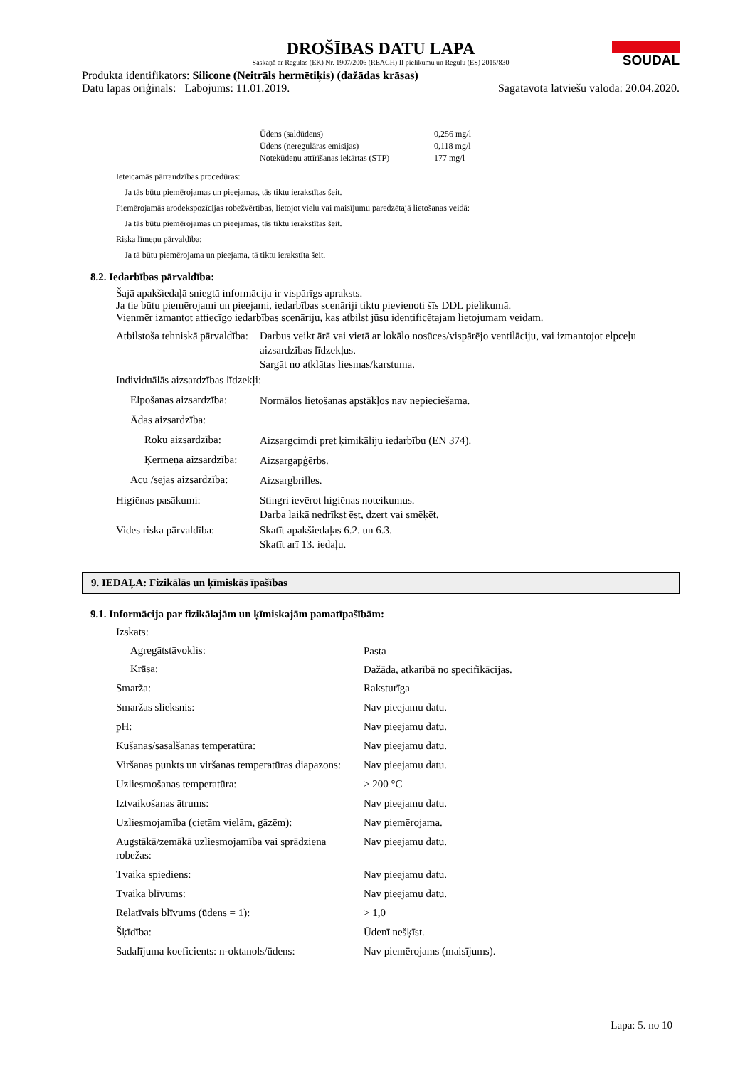SOUDAL
DROŠĪBAS DATU LAPA
Saskaņā ar Regulas (EK) Nr. 1907/2006 (REACH) II pielikumu un Regulu (ES) 2015/830
Produkta identifikators: Silicone (Neitrāls hermētiķis) (dažādas krāsas)
Datu lapas oriģināls: Labojums: 11.01.2019. Sagatavota latviešu valodā: 20.04.2020.
| Ūdens (saldūdens) | 0,256 mg/l |
| Ūdens (neregulāras emisijas) | 0,118 mg/l |
| Notekūdeņu attīrīšanas iekārtas (STP) | 177 mg/l |
Ieteicamās pārraudzības procedūras:
Ja tās būtu piemērojamas un pieejamas, tās tiktu ierakstītas šeit.
Piemērojamās arodekspozīcijas robežvērtības, lietojot vielu vai maisījumu paredzētajā lietošanas veidā:
Ja tās būtu piemērojamas un pieejamas, tās tiktu ierakstītas šeit.
Riska līmeņu pārvaldība:
Ja tā būtu piemērojama un pieejama, tā tiktu ierakstīta šeit.
8.2. Iedarbības pārvaldība:
Šajā apakšiedaļā sniegtā informācija ir vispārīgs apraksts.
Ja tie būtu piemērojami un pieejami, iedarbības scenāriji tiktu pievienoti šīs DDL pielikumā.
Vienmēr izmantot attiecīgo iedarbības scenāriju, kas atbilst jūsu identificētajam lietojumam veidam.
| Atbilstoša tehniskā pārvaldība: | Darbus veikt ārā vai vietā ar lokālo nosūces/vispārējo ventilāciju, vai izmantojot elpceļu aizsardzības līdzekļus. Sargāt no atklātas liesmas/karstuma. |
| Individuālās aizsardzības līdzekļi: | |
| Elpošanas aizsardzība: | Normālos lietošanas apstākļos nav nepieciešama. |
| Ādas aizsardzība: | |
| Roku aizsardzība: | Aizsargcimdi pret ķimikāliju iedarbību (EN 374). |
| Ķermeņa aizsardzība: | Aizsargapģērbs. |
| Acu /sejas aizsardzība: | Aizsargbrilles. |
| Higiēnas pasākumi: | Stingri ievērot higiēnas noteikumus. Darba laikā nedrīkst ēst, dzert vai smēķēt. |
| Vides riska pārvaldība: | Skatīt apakšiedaļas 6.2. un 6.3. Skatīt arī 13. iedaļu. |
9. IEDAĻA: Fizikālās un ķīmiskās īpašības
9.1. Informācija par fizikālajām un ķīmiskajām pamatīpašībām:
| Izskats: | |
| Agregātstāvoklis: | Pasta |
| Krāsa: | Dažāda, atkarībā no specifikācijas. |
| Smarža: | Raksturīga |
| Smaržas slieksnis: | Nav pieejamu datu. |
| pH: | Nav pieejamu datu. |
| Kušanas/sasalšanas temperatūra: | Nav pieejamu datu. |
| Viršanas punkts un viršanas temperatūras diapazons: | Nav pieejamu datu. |
| Uzliesmošanas temperatūra: | > 200 °C |
| Iztvaikošanas ātrums: | Nav pieejamu datu. |
| Uzliesmojamība (cietām vielām, gāzēm): | Nav piemērojama. |
| Augstākā/zemākā uzliesmojamība vai sprādziena robežas: | Nav pieejamu datu. |
| Tvaika spiediens: | Nav pieejamu datu. |
| Tvaika blīvums: | Nav pieejamu datu. |
| Relatīvais blīvums (ūdens = 1): | > 1,0 |
| Šķīdība: | Ūdenī nešķīst. |
| Sadalījuma koeficients: n-oktanols/ūdens: | Nav piemērojams (maisījums). |
Lapa: 5. no 10